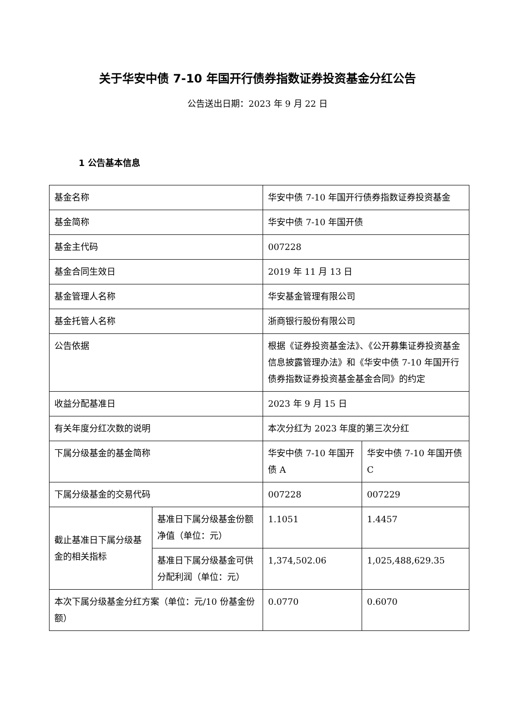关于华安中债 7-10 年国开行债券指数证券投资基金分红公告
公告送出日期：2023 年 9 月 22 日
1 公告基本信息
| 基金名称 | | 华安中债 7-10 年国开行债券指数证券投资基金 | |
| 基金简称 | | 华安中债 7-10 年国开债 | |
| 基金主代码 | | 007228 | |
| 基金合同生效日 | | 2019 年 11 月 13 日 | |
| 基金管理人名称 | | 华安基金管理有限公司 | |
| 基金托管人名称 | | 浙商银行股份有限公司 | |
| 公告依据 | | 根据《证券投资基金法》、《公开募集证券投资基金信息披露管理办法》和《华安中债 7-10 年国开行债券指数证券投资基金基金合同》的约定 | |
| 收益分配基准日 | | 2023 年 9 月 15 日 | |
| 有关年度分红次数的说明 | | 本次分红为 2023 年度的第三次分红 | |
| 下属分级基金的基金简称 | | 华安中债 7-10 年国开债 A | 华安中债 7-10 年国开债 C |
| 下属分级基金的交易代码 | | 007228 | 007229 |
| 截止基准日下属分级基金的相关指标 | 基准日下属分级基金份额净值（单位：元） | 1.1051 | 1.4457 |
| | 基准日下属分级基金可供分配利润（单位：元） | 1,374,502.06 | 1,025,488,629.35 |
| 本次下属分级基金分红方案（单位：元/10 份基金份额） | | 0.0770 | 0.6070 |